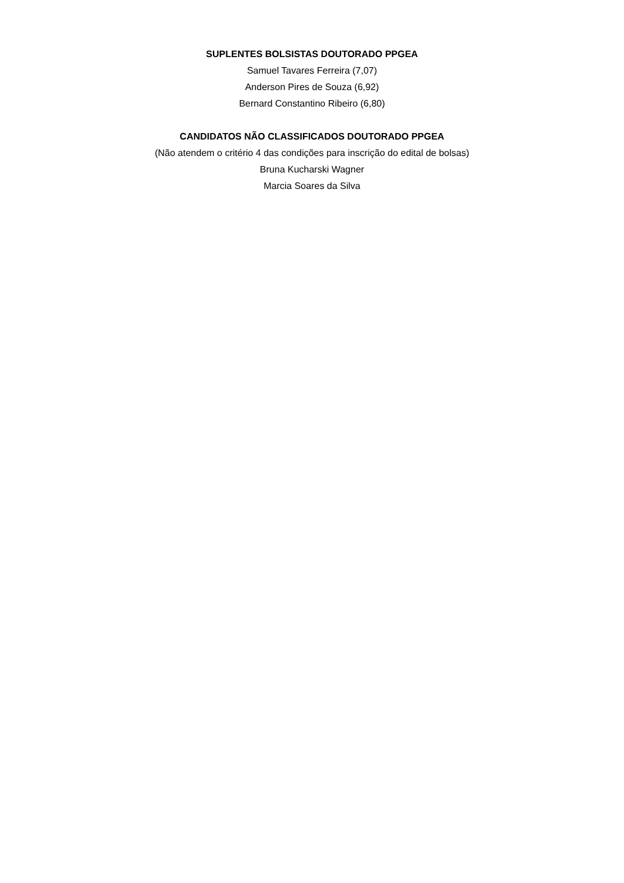SUPLENTES BOLSISTAS DOUTORADO PPGEA
Samuel Tavares Ferreira (7,07)
Anderson Pires de Souza (6,92)
Bernard Constantino Ribeiro (6,80)
CANDIDATOS NÃO CLASSIFICADOS DOUTORADO PPGEA
(Não atendem o critério 4 das condições para inscrição do edital de bolsas)
Bruna Kucharski Wagner
Marcia Soares da Silva